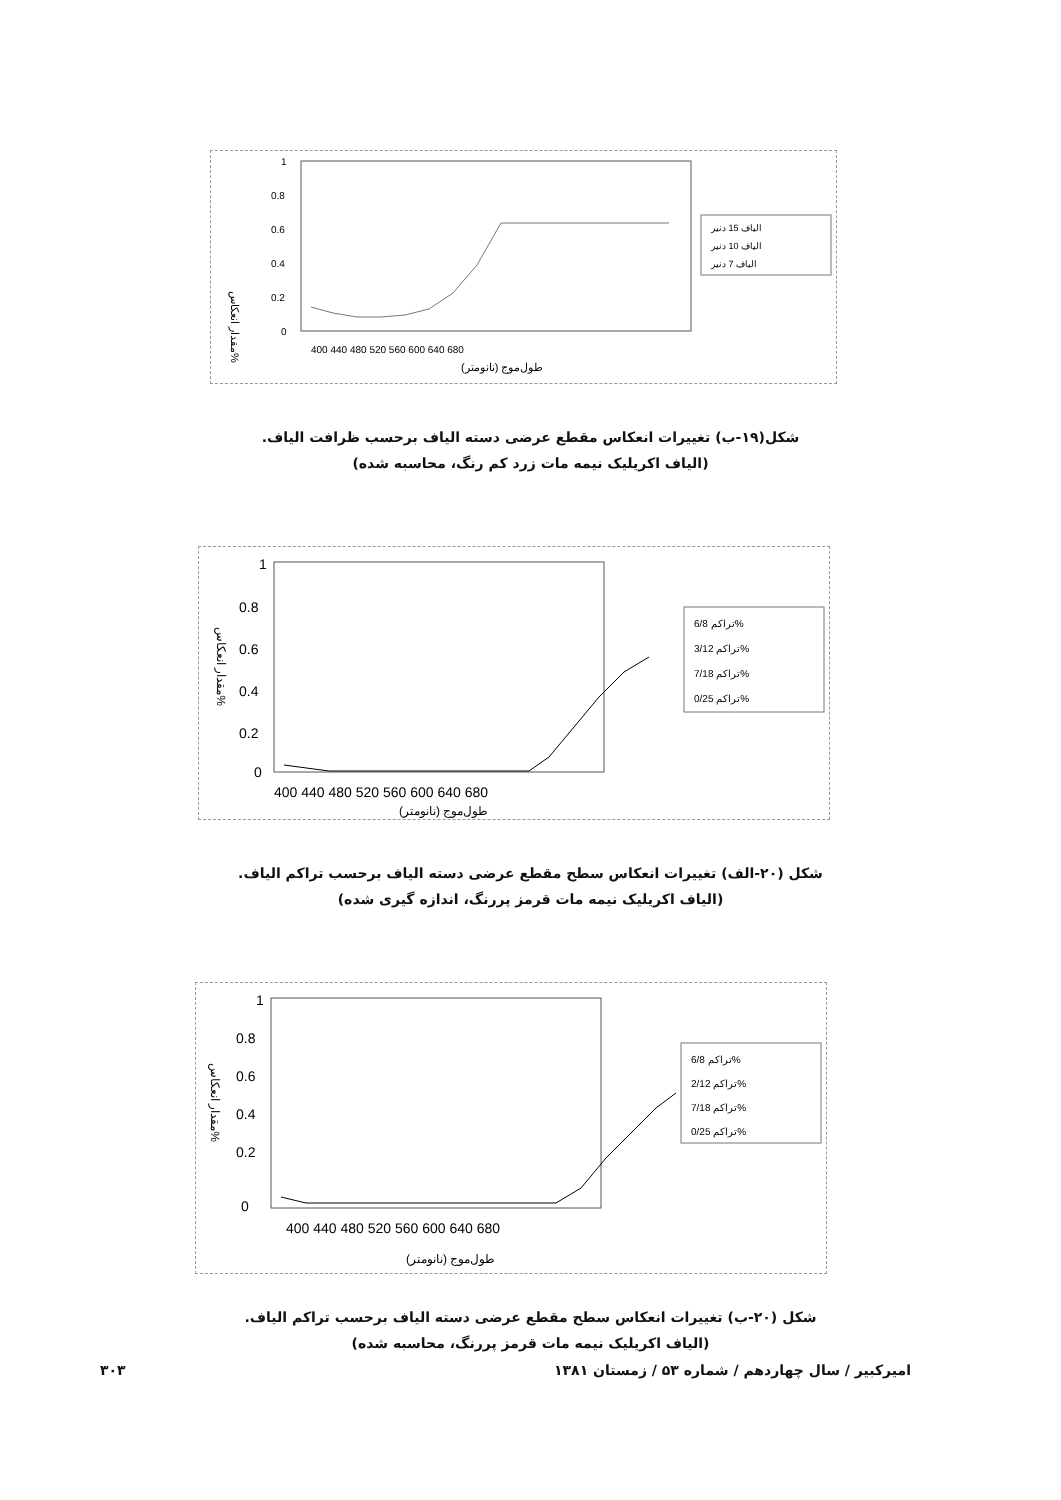مقدار انعکاس%
1
0.8
0.6
0.4
0.2
0
400 440 480 520 560 600 640 680
طول‌موج (نانومتر)
الیاف 15 دنیر
الیاف 10 دنیر
الیاف 7 دنیر
شکل(۱۹-ب) تغییرات انعکاس مقطع عرضی دسته الیاف برحسب ظرافت الیاف.
(الیاف اکریلیک نیمه مات زرد کم رنگ، محاسبه شده)
مقدار انعکاس%
1
0.8
0.6
0.4
0.2
0
400 440 480 520 560 600 640 680
طول‌موج (نانومتر)
تراکم 6/8%
تراکم 3/12%
تراکم 7/18%
تراکم 0/25%
شکل (۲۰-الف) تغییرات انعکاس سطح مقطع عرضی دسته الیاف برحسب تراکم الیاف.
(الیاف اکریلیک نیمه مات قرمز پررنگ، اندازه گیری شده)
مقدار انعکاس%
1
0.8
0.6
0.4
0.2
0
400 440 480 520 560 600 640 680
طول‌موج (نانومتر)
تراکم 6/8%
تراکم 2/12%
تراکم 7/18%
تراکم 0/25%
شکل (۲۰-ب) تغییرات انعکاس سطح مقطع عرضی دسته الیاف برحسب تراکم الیاف.
(الیاف اکریلیک نیمه مات قرمز پررنگ، محاسبه شده)
۳۰۳ امیرکبیر / سال چهاردهم / شماره ۵۳ / زمستان ۱۳۸۱